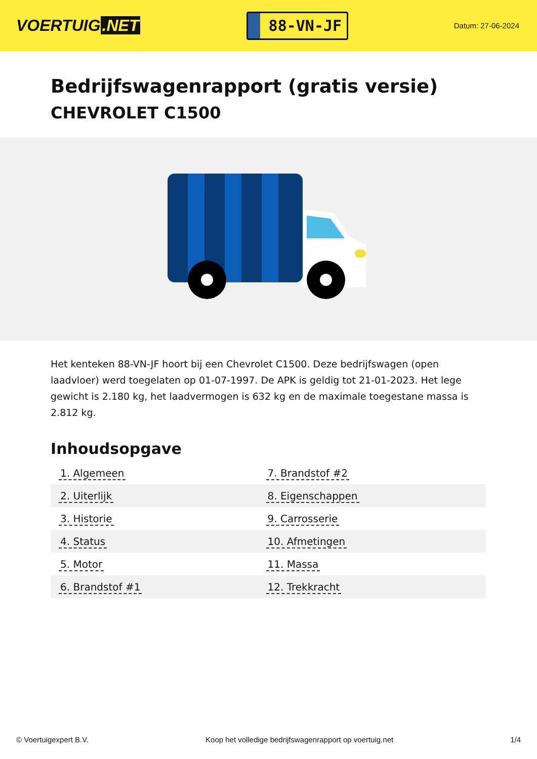VOERTUIG.NET
88-VN-JF
Datum: 27-06-2024
Bedrijfswagenrapport (gratis versie)
CHEVROLET C1500
Het kenteken 88-VN-JF hoort bij een Chevrolet C1500. Deze bedrijfswagen (open laadvloer) werd toegelaten op 01-07-1997. De APK is geldig tot 21-01-2023. Het lege gewicht is 2.180 kg, het laadvermogen is 632 kg en de maximale toegestane massa is 2.812 kg.
Inhoudsopgave
| 1. Algemeen | 7. Brandstof #2 |
| 2. Uiterlijk | 8. Eigenschappen |
| 3. Historie | 9. Carrosserie |
| 4. Status | 10. Afmetingen |
| 5. Motor | 11. Massa |
| 6. Brandstof #1 | 12. Trekkracht |
© Voertuigexpert B.V. Koop het volledige bedrijfswagenrapport op voertuig.net 1/4